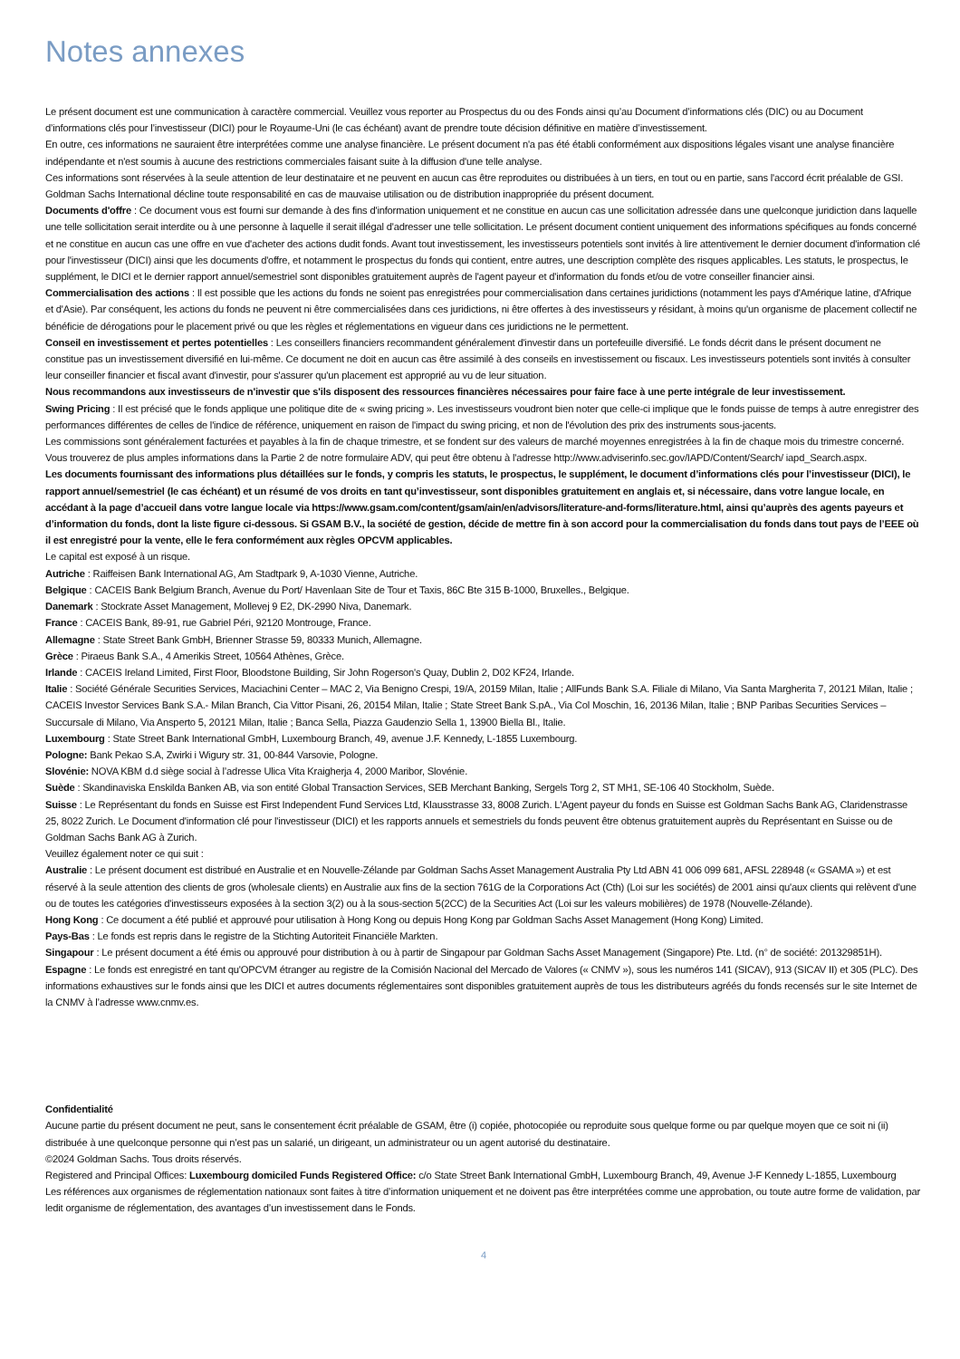Notes annexes
Le présent document est une communication à caractère commercial. Veuillez vous reporter au Prospectus du ou des Fonds ainsi qu’au Document d’informations clés (DIC) ou au Document d’informations clés pour l’investisseur (DICI) pour le Royaume-Uni (le cas échéant) avant de prendre toute décision définitive en matière d’investissement.
En outre, ces informations ne sauraient être interprétées comme une analyse financière. Le présent document n'a pas été établi conformément aux dispositions légales visant une analyse financière indépendante et n'est soumis à aucune des restrictions commerciales faisant suite à la diffusion d'une telle analyse.
Ces informations sont réservées à la seule attention de leur destinataire et ne peuvent en aucun cas être reproduites ou distribuées à un tiers, en tout ou en partie, sans l'accord écrit préalable de GSI. Goldman Sachs International décline toute responsabilité en cas de mauvaise utilisation ou de distribution inappropriée du présent document.
Documents d'offre : Ce document vous est fourni sur demande à des fins d'information uniquement et ne constitue en aucun cas une sollicitation adressée dans une quelconque juridiction dans laquelle une telle sollicitation serait interdite ou à une personne à laquelle il serait illégal d'adresser une telle sollicitation. Le présent document contient uniquement des informations spécifiques au fonds concerné et ne constitue en aucun cas une offre en vue d'acheter des actions dudit fonds. Avant tout investissement, les investisseurs potentiels sont invités à lire attentivement le dernier document d'information clé pour l'investisseur (DICI) ainsi que les documents d'offre, et notamment le prospectus du fonds qui contient, entre autres, une description complète des risques applicables. Les statuts, le prospectus, le supplément, le DICI et le dernier rapport annuel/semestriel sont disponibles gratuitement auprès de l'agent payeur et d'information du fonds et/ou de votre conseiller financier ainsi.
Commercialisation des actions : Il est possible que les actions du fonds ne soient pas enregistrées pour commercialisation dans certaines juridictions (notamment les pays d'Amérique latine, d'Afrique et d'Asie). Par conséquent, les actions du fonds ne peuvent ni être commercialisées dans ces juridictions, ni être offertes à des investisseurs y résidant, à moins qu'un organisme de placement collectif ne bénéficie de dérogations pour le placement privé ou que les règles et réglementations en vigueur dans ces juridictions ne le permettent.
Conseil en investissement et pertes potentielles : Les conseillers financiers recommandent généralement d'investir dans un portefeuille diversifié. Le fonds décrit dans le présent document ne constitue pas un investissement diversifié en lui-même. Ce document ne doit en aucun cas être assimilé à des conseils en investissement ou fiscaux. Les investisseurs potentiels sont invités à consulter leur conseiller financier et fiscal avant d'investir, pour s'assurer qu'un placement est approprié au vu de leur situation.
Nous recommandons aux investisseurs de n'investir que s'ils disposent des ressources financières nécessaires pour faire face à une perte intégrale de leur investissement.
Swing Pricing : Il est précisé que le fonds applique une politique dite de « swing pricing ». Les investisseurs voudront bien noter que celle-ci implique que le fonds puisse de temps à autre enregistrer des performances différentes de celles de l'indice de référence, uniquement en raison de l'impact du swing pricing, et non de l'évolution des prix des instruments sous-jacents.
Les commissions sont généralement facturées et payables à la fin de chaque trimestre, et se fondent sur des valeurs de marché moyennes enregistrées à la fin de chaque mois du trimestre concerné.
Vous trouverez de plus amples informations dans la Partie 2 de notre formulaire ADV, qui peut être obtenu à l'adresse http://www.adviserinfo.sec.gov/IAPD/Content/Search/ iapd_Search.aspx.
Les documents fournissant des informations plus détaillées sur le fonds, y compris les statuts, le prospectus, le supplément, le document d’informations clés pour l’investisseur (DICI), le rapport annuel/semestriel (le cas échéant) et un résumé de vos droits en tant qu’investisseur, sont disponibles gratuitement en anglais et, si nécessaire, dans votre langue locale, en accédant à la page d’accueil dans votre langue locale via https://www.gsam.com/content/gsam/ain/en/advisors/literature-and-forms/literature.html, ainsi qu’auprès des agents payeurs et d’information du fonds, dont la liste figure ci-dessous. Si GSAM B.V., la société de gestion, décide de mettre fin à son accord pour la commercialisation du fonds dans tout pays de l’EEE où il est enregistré pour la vente, elle le fera conformément aux règles OPCVM applicables.
Le capital est exposé à un risque.
Autriche : Raiffeisen Bank International AG, Am Stadtpark 9, A-1030 Vienne, Autriche.
Belgique : CACEIS Bank Belgium Branch, Avenue du Port/ Havenlaan Site de Tour et Taxis, 86C Bte 315 B-1000, Bruxelles., Belgique.
Danemark : Stockrate Asset Management, Mollevej 9 E2, DK-2990 Niva, Danemark.
France : CACEIS Bank, 89-91, rue Gabriel Péri, 92120 Montrouge, France.
Allemagne : State Street Bank GmbH, Brienner Strasse 59, 80333 Munich, Allemagne.
Grèce : Piraeus Bank S.A., 4 Amerikis Street, 10564 Athènes, Grèce.
Irlande : CACEIS Ireland Limited, First Floor, Bloodstone Building, Sir John Rogerson's Quay, Dublin 2, D02 KF24, Irlande.
Italie : Société Générale Securities Services, Maciachini Center – MAC 2, Via Benigno Crespi, 19/A, 20159 Milan, Italie ; AllFunds Bank S.A. Filiale di Milano, Via Santa Margherita 7, 20121 Milan, Italie ; CACEIS Investor Services Bank S.A.- Milan Branch, Cia Vittor Pisani, 26, 20154 Milan, Italie ; State Street Bank S.pA., Via Col Moschin, 16, 20136 Milan, Italie ; BNP Paribas Securities Services – Succursale di Milano, Via Ansperto 5, 20121 Milan, Italie ; Banca Sella, Piazza Gaudenzio Sella 1, 13900 Biella Bl., Italie.
Luxembourg : State Street Bank International GmbH, Luxembourg Branch, 49, avenue J.F. Kennedy, L-1855 Luxembourg.
Pologne: Bank Pekao S.A, Zwirki i Wigury str. 31, 00-844 Varsovie, Pologne.
Slovénie: NOVA KBM d.d siège social à l’adresse Ulica Vita Kraigherja 4, 2000 Maribor, Slovénie.
Suède : Skandinaviska Enskilda Banken AB, via son entité Global Transaction Services, SEB Merchant Banking, Sergels Torg 2, ST MH1, SE-106 40 Stockholm, Suède.
Suisse : Le Représentant du fonds en Suisse est First Independent Fund Services Ltd, Klausstrasse 33, 8008 Zurich. L'Agent payeur du fonds en Suisse est Goldman Sachs Bank AG, Claridenstrasse 25, 8022 Zurich. Le Document d'information clé pour l'investisseur (DICI) et les rapports annuels et semestriels du fonds peuvent être obtenus gratuitement auprès du Représentant en Suisse ou de Goldman Sachs Bank AG à Zurich.
Veuillez également noter ce qui suit :
Australie : Le présent document est distribué en Australie et en Nouvelle-Zélande par Goldman Sachs Asset Management Australia Pty Ltd ABN 41 006 099 681, AFSL 228948 (« GSAMA ») et est réservé à la seule attention des clients de gros (wholesale clients) en Australie aux fins de la section 761G de la Corporations Act (Cth) (Loi sur les sociétés) de 2001 ainsi qu'aux clients qui relèvent d'une ou de toutes les catégories d'investisseurs exposées à la section 3(2) ou à la sous-section 5(2CC) de la Securities Act (Loi sur les valeurs mobilières) de 1978 (Nouvelle-Zélande).
Hong Kong : Ce document a été publié et approuvé pour utilisation à Hong Kong ou depuis Hong Kong par Goldman Sachs Asset Management (Hong Kong) Limited.
Pays-Bas : Le fonds est repris dans le registre de la Stichting Autoriteit Financiële Markten.
Singapour : Le présent document a été émis ou approuvé pour distribution à ou à partir de Singapour par Goldman Sachs Asset Management (Singapore) Pte. Ltd. (n° de société: 201329851H).
Espagne : Le fonds est enregistré en tant qu'OPCVM étranger au registre de la Comisión Nacional del Mercado de Valores (« CNMV »), sous les numéros 141 (SICAV), 913 (SICAV II) et 305 (PLC). Des informations exhaustives sur le fonds ainsi que les DICI et autres documents réglementaires sont disponibles gratuitement auprès de tous les distributeurs agréés du fonds recensés sur le site Internet de la CNMV à l’adresse www.cnmv.es.
Confidentialité
Aucune partie du présent document ne peut, sans le consentement écrit préalable de GSAM, être (i) copiée, photocopiée ou reproduite sous quelque forme ou par quelque moyen que ce soit ni (ii) distribuée à une quelconque personne qui n’est pas un salarié, un dirigeant, un administrateur ou un agent autorisé du destinataire.
©2024 Goldman Sachs. Tous droits réservés.
Registered and Principal Offices: Luxembourg domiciled Funds Registered Office: c/o State Street Bank International GmbH, Luxembourg Branch, 49, Avenue J-F Kennedy L-1855, Luxembourg
Les références aux organismes de réglementation nationaux sont faites à titre d’information uniquement et ne doivent pas être interprétées comme une approbation, ou toute autre forme de validation, par ledit organisme de réglementation, des avantages d’un investissement dans le Fonds.
4